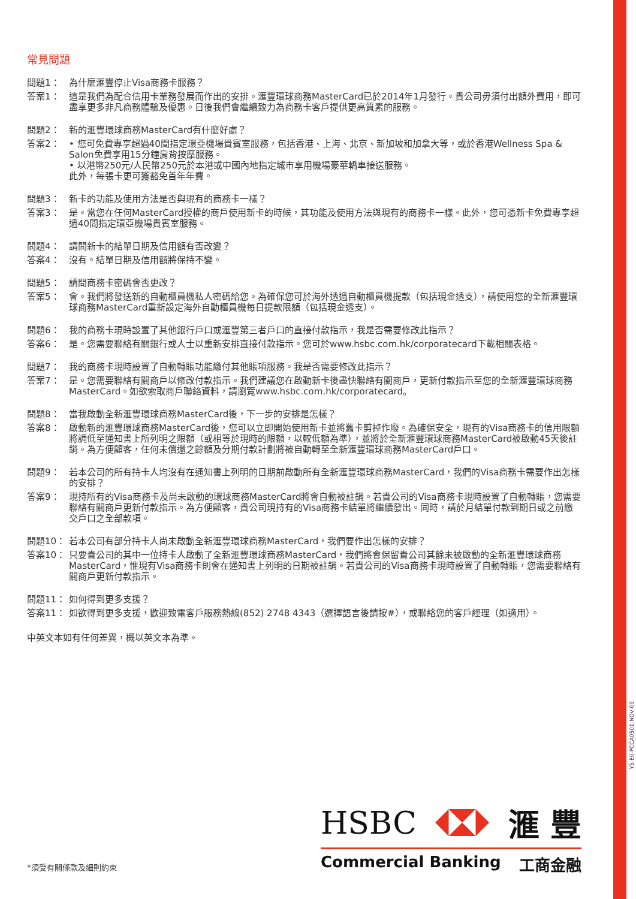常見問題
問題1： 為什麼滙豐停止Visa商務卡服務？
答案1： 這是我們為配合信用卡業務發展而作出的安排。滙豐環球商務MasterCard已於2014年1月發行。貴公司毋須付出額外費用，即可盡享更多非凡商務體驗及優惠。日後我們會繼續致力為商務卡客戶提供更高質素的服務。
問題2： 新的滙豐環球商務MasterCard有什麼好處？
答案2： • 您可免費專享超過40間指定環亞機場貴賓室服務，包括香港、上海、北京、新加坡和加拿大等，或於香港Wellness Spa & Salon免費享用15分鐘肩背按摩服務。
• 以港幣250元/人民幣250元於本港或中國內地指定城市享用機場豪華轎車接送服務。
此外，每張卡更可獲豁免首年年費。
問題3： 新卡的功能及使用方法是否與現有的商務卡一樣？
答案3： 是。當您在任何MasterCard授權的商戶使用新卡的時候，其功能及使用方法與現有的商務卡一樣。此外，您可憑新卡免費專享超過40間指定環亞機場貴賓室服務。
問題4： 請問新卡的結單日期及信用額有否改變？
答案4： 沒有。結單日期及信用額將保持不變。
問題5： 請問商務卡密碼會否更改？
答案5： 會。我們將發送新的自動櫃員機私人密碼給您。為確保您可於海外透過自動櫃員機提款（包括現金透支），請使用您的全新滙豐環球商務MasterCard重新設定海外自動櫃員機每日提款限額（包括現金透支）。
問題6： 我的商務卡現時設置了其他銀行戶口或滙豐第三者戶口的直接付款指示，我是否需要修改此指示？
答案6： 是。您需要聯絡有關銀行或人士以重新安排直接付款指示。您可於www.hsbc.com.hk/corporatecard下載相關表格。
問題7： 我的商務卡現時設置了自動轉賬功能繳付其他賬項服務。我是否需要修改此指示？
答案7： 是。您需要聯絡有關商戶以修改付款指示。我們建議您在啟動新卡後盡快聯絡有關商戶，更新付款指示至您的全新滙豐環球商務MasterCard。如欲索取商戶聯絡資料，請瀏覽www.hsbc.com.hk/corporatecard。
問題8： 當我啟動全新滙豐環球商務MasterCard後，下一步的安排是怎樣？
答案8： 啟動新的滙豐環球商務MasterCard後，您可以立即開始使用新卡並將舊卡剪掉作廢。為確保安全，現有的Visa商務卡的信用限額將調低至通知書上所列明之限額（或相等於現時的限額，以較低額為準），並將於全新滙豐環球商務MasterCard被啟動45天後註銷。為方便顧客，任何未償還之餘額及分期付款計劃將被自動轉至全新滙豐環球商務MasterCard戶口。
問題9： 若本公司的所有持卡人均沒有在通知書上列明的日期前啟動所有全新滙豐環球商務MasterCard，我們的Visa商務卡需要作出怎樣的安排？
答案9： 現持所有的Visa商務卡及尚未啟動的環球商務MasterCard將會自動被註銷。若貴公司的Visa商務卡現時設置了自動轉賬，您需要聯絡有關商戶更新付款指示。為方便顧客，貴公司現持有的Visa商務卡結單將繼續發出。同時，請於月結單付款到期日或之前繳交戶口之全部款項。
問題10： 若本公司有部分持卡人尚未啟動全新滙豐環球商務MasterCard，我們要作出怎樣的安排？
答案10： 只要貴公司的其中一位持卡人啟動了全新滙豐環球商務MasterCard，我們將會保留貴公司其餘未被啟動的全新滙豐環球商務MasterCard，惟現有Visa商務卡則會在通知書上列明的日期被註銷。若貴公司的Visa商務卡現時設置了自動轉賬，您需要聯絡有關商戶更新付款指示。
問題11： 如何得到更多支援？
答案11： 如欲得到更多支援，歡迎致電客戶服務熱線(852) 2748 4343（選擇語言後請按#），或聯絡您的客戶經理（如適用）。
中英文本如有任何差異，概以英文本為準。
HSBC 滙 豐
Commercial Banking 工商金融
*須受有關條款及細則約束
Y5-E0-PCCA0501-NOV-09